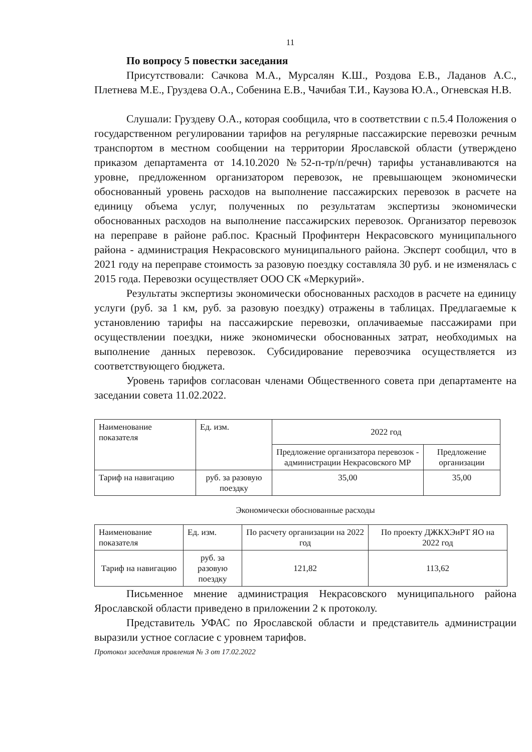11
По вопросу 5 повестки заседания
Присутствовали: Сачкова М.А., Мурсалян К.Ш., Роздова Е.В., Ладанов А.С., Плетнева М.Е., Груздева О.А., Собенина Е.В., Чачибая Т.И., Каузова Ю.А., Огневская Н.В.
Слушали: Груздеву О.А., которая сообщила, что в соответствии с п.5.4 Положения о государственном регулировании тарифов на регулярные пассажирские перевозки речным транспортом в местном сообщении на территории Ярославской области (утверждено приказом департамента от 14.10.2020 №52-п-тр/п/речн) тарифы устанавливаются на уровне, предложенном организатором перевозок, не превышающем экономически обоснованный уровень расходов на выполнение пассажирских перевозок в расчете на единицу объема услуг, полученных по результатам экспертизы экономически обоснованных расходов на выполнение пассажирских перевозок. Организатор перевозок на переправе в районе раб.пос. Красный Профинтерн Некрасовского муниципального района - администрация Некрасовского муниципального района. Эксперт сообщил, что в 2021 году на переправе стоимость за разовую поездку составляла 30 руб. и не изменялась с 2015 года. Перевозки осуществляет ООО СК «Меркурий».
Результаты экспертизы экономически обоснованных расходов в расчете на единицу услуги (руб. за 1 км, руб. за разовую поездку) отражены в таблицах. Предлагаемые к установлению тарифы на пассажирские перевозки, оплачиваемые пассажирами при осуществлении поездки, ниже экономически обоснованных затрат, необходимых на выполнение данных перевозок. Субсидирование перевозчика осуществляется из соответствующего бюджета.
Уровень тарифов согласован членами Общественного совета при департаменте на заседании совета 11.02.2022.
| Наименование показателя | Ед. изм. | 2022 год | |
| | | Предложение организатора перевозок - администрации Некрасовского МР | Предложение организации |
| Тариф на навигацию | руб. за разовую поездку | 35,00 | 35,00 |
Экономически обоснованные расходы
| Наименование показателя | Ед. изм. | По расчету организации на 2022 год | По проекту ДЖКХЭиРТ ЯО на 2022 год |
| Тариф на навигацию | руб. за разовую поездку | 121,82 | 113,62 |
Письменное мнение администрация Некрасовского муниципального района Ярославской области приведено в приложении 2 к протоколу.
Представитель УФАС по Ярославской области и представитель администрации выразили устное согласие с уровнем тарифов.
Протокол заседания правления № 3 от 17.02.2022